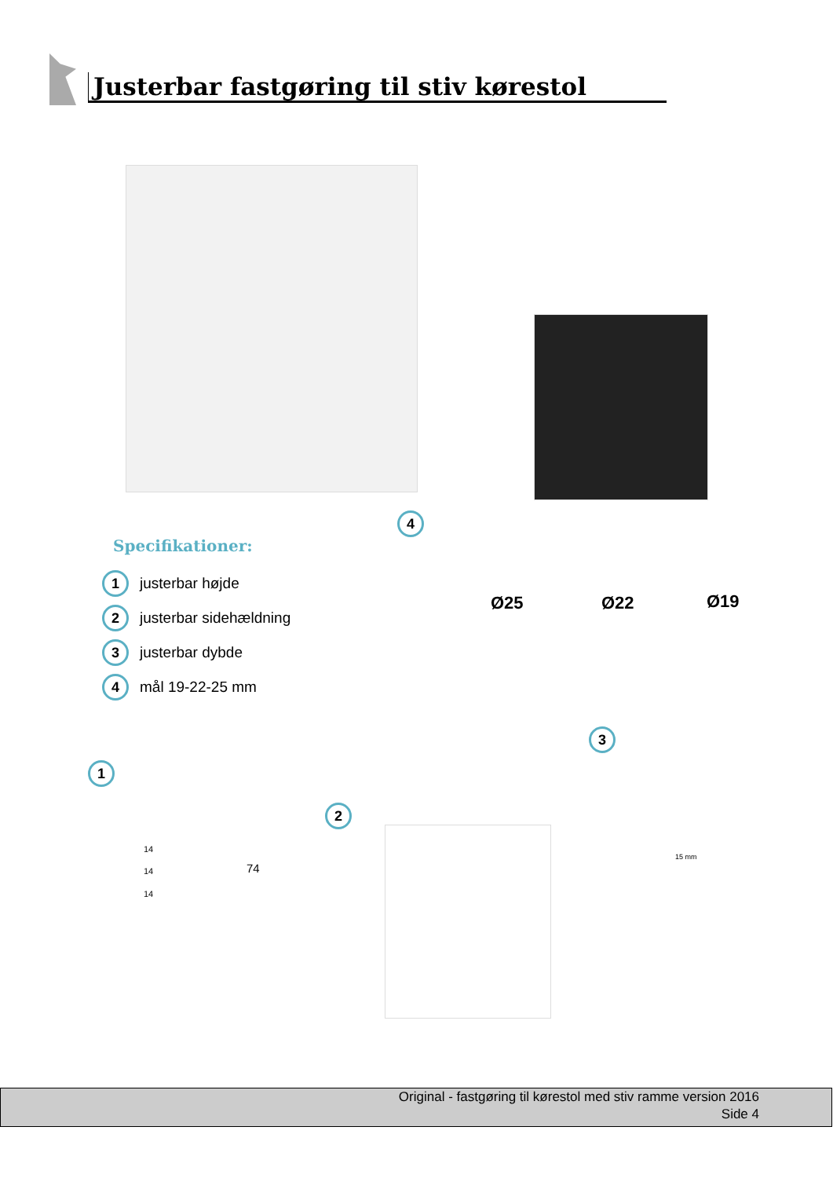Justerbar fastgøring til stiv kørestol
4
Specifikationer:
1 justerbar højde
2 justerbar sidehældning
3 justerbar dybde
4 mål 19-22-25 mm
Ø25 Ø22 Ø19
3
1
2
14
14
14
74
15 mm
Original - fastgøring til kørestol med stiv ramme version 2016
Side 4